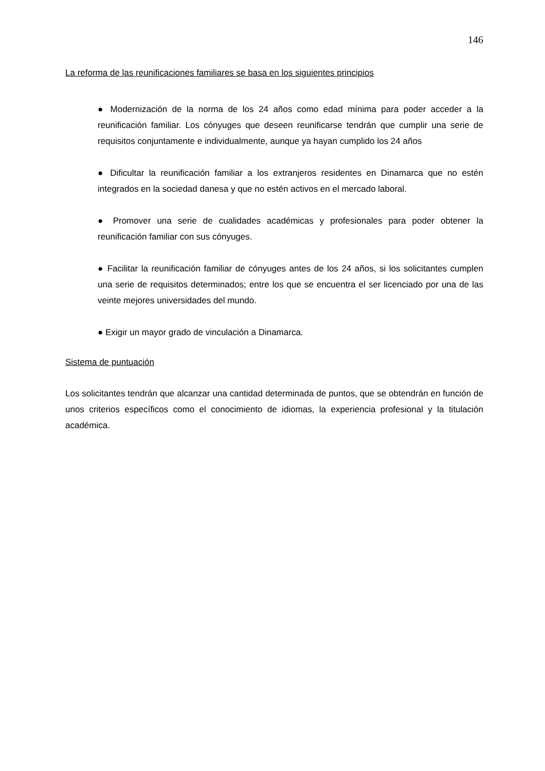146
La reforma de las reunificaciones familiares se basa en los siguientes principios
● Modernización de la norma de los 24 años como edad mínima para poder acceder a la reunificación familiar. Los cónyuges que deseen reunificarse tendrán que cumplir una serie de requisitos conjuntamente e individualmente, aunque ya hayan cumplido los 24 años
● Dificultar la reunificación familiar a los extranjeros residentes en Dinamarca que no estén integrados en la sociedad danesa y que no estén activos en el mercado laboral.
● Promover una serie de cualidades académicas y profesionales para poder obtener la reunificación familiar con sus cónyuges.
● Facilitar la reunificación familiar de cónyuges antes de los 24 años, si los solicitantes cumplen una serie de requisitos determinados; entre los que se encuentra el ser licenciado por una de las veinte mejores universidades del mundo.
● Exigir un mayor grado de vinculación a Dinamarca.
Sistema de puntuación
Los solicitantes tendrán que alcanzar una cantidad determinada de puntos, que se obtendrán en función de unos criterios específicos como el conocimiento de idiomas, la experiencia profesional y la titulación académica.